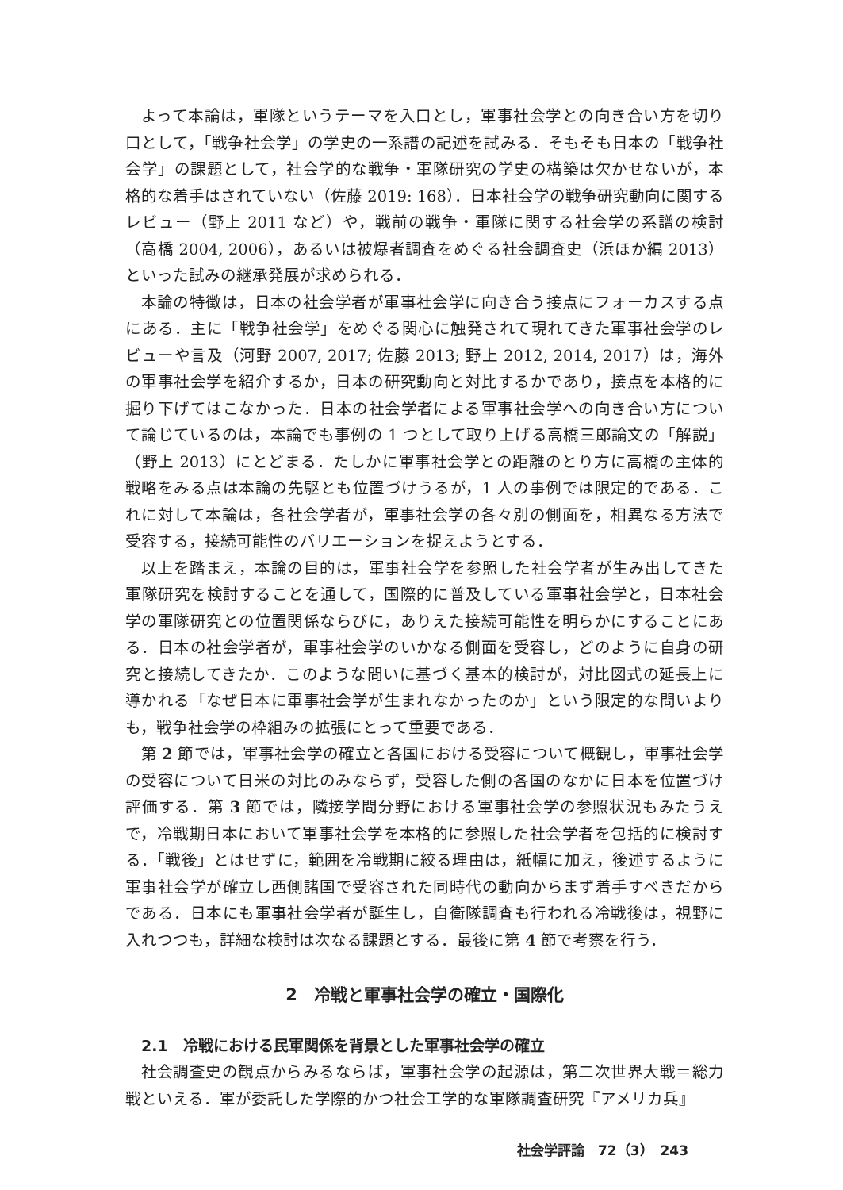よって本論は，軍隊というテーマを入口とし，軍事社会学との向き合い方を切り口として，「戦争社会学」の学史の一系譜の記述を試みる．そもそも日本の「戦争社会学」の課題として，社会学的な戦争・軍隊研究の学史の構築は欠かせないが，本格的な着手はされていない（佐藤 2019: 168）．日本社会学の戦争研究動向に関するレビュー（野上 2011 など）や，戦前の戦争・軍隊に関する社会学の系譜の検討（高橋 2004, 2006），あるいは被爆者調査をめぐる社会調査史（浜ほか編 2013）といった試みの継承発展が求められる．
本論の特徴は，日本の社会学者が軍事社会学に向き合う接点にフォーカスする点にある．主に「戦争社会学」をめぐる関心に触発されて現れてきた軍事社会学のレビューや言及（河野 2007, 2017; 佐藤 2013; 野上 2012, 2014, 2017）は，海外の軍事社会学を紹介するか，日本の研究動向と対比するかであり，接点を本格的に掘り下げてはこなかった．日本の社会学者による軍事社会学への向き合い方について論じているのは，本論でも事例の 1 つとして取り上げる高橋三郎論文の「解説」（野上 2013）にとどまる．たしかに軍事社会学との距離のとり方に高橋の主体的戦略をみる点は本論の先駆とも位置づけうるが，1 人の事例では限定的である．これに対して本論は，各社会学者が，軍事社会学の各々別の側面を，相異なる方法で受容する，接続可能性のバリエーションを捉えようとする．
以上を踏まえ，本論の目的は，軍事社会学を参照した社会学者が生み出してきた軍隊研究を検討することを通して，国際的に普及している軍事社会学と，日本社会学の軍隊研究との位置関係ならびに，ありえた接続可能性を明らかにすることにある．日本の社会学者が，軍事社会学のいかなる側面を受容し，どのように自身の研究と接続してきたか．このような問いに基づく基本的検討が，対比図式の延長上に導かれる「なぜ日本に軍事社会学が生まれなかったのか」という限定的な問いよりも，戦争社会学の枠組みの拡張にとって重要である．
第 2 節では，軍事社会学の確立と各国における受容について概観し，軍事社会学の受容について日米の対比のみならず，受容した側の各国のなかに日本を位置づけ評価する．第 3 節では，隣接学問分野における軍事社会学の参照状況もみたうえで，冷戦期日本において軍事社会学を本格的に参照した社会学者を包括的に検討する．「戦後」とはせずに，範囲を冷戦期に絞る理由は，紙幅に加え，後述するように軍事社会学が確立し西側諸国で受容された同時代の動向からまず着手すべきだからである．日本にも軍事社会学者が誕生し，自衛隊調査も行われる冷戦後は，視野に入れつつも，詳細な検討は次なる課題とする．最後に第 4 節で考察を行う．
2　冷戦と軍事社会学の確立・国際化
2.1　冷戦における民軍関係を背景とした軍事社会学の確立
社会調査史の観点からみるならば，軍事社会学の起源は，第二次世界大戦＝総力戦といえる．軍が委託した学際的かつ社会工学的な軍隊調査研究『アメリカ兵』
社会学評論　72（3）　243